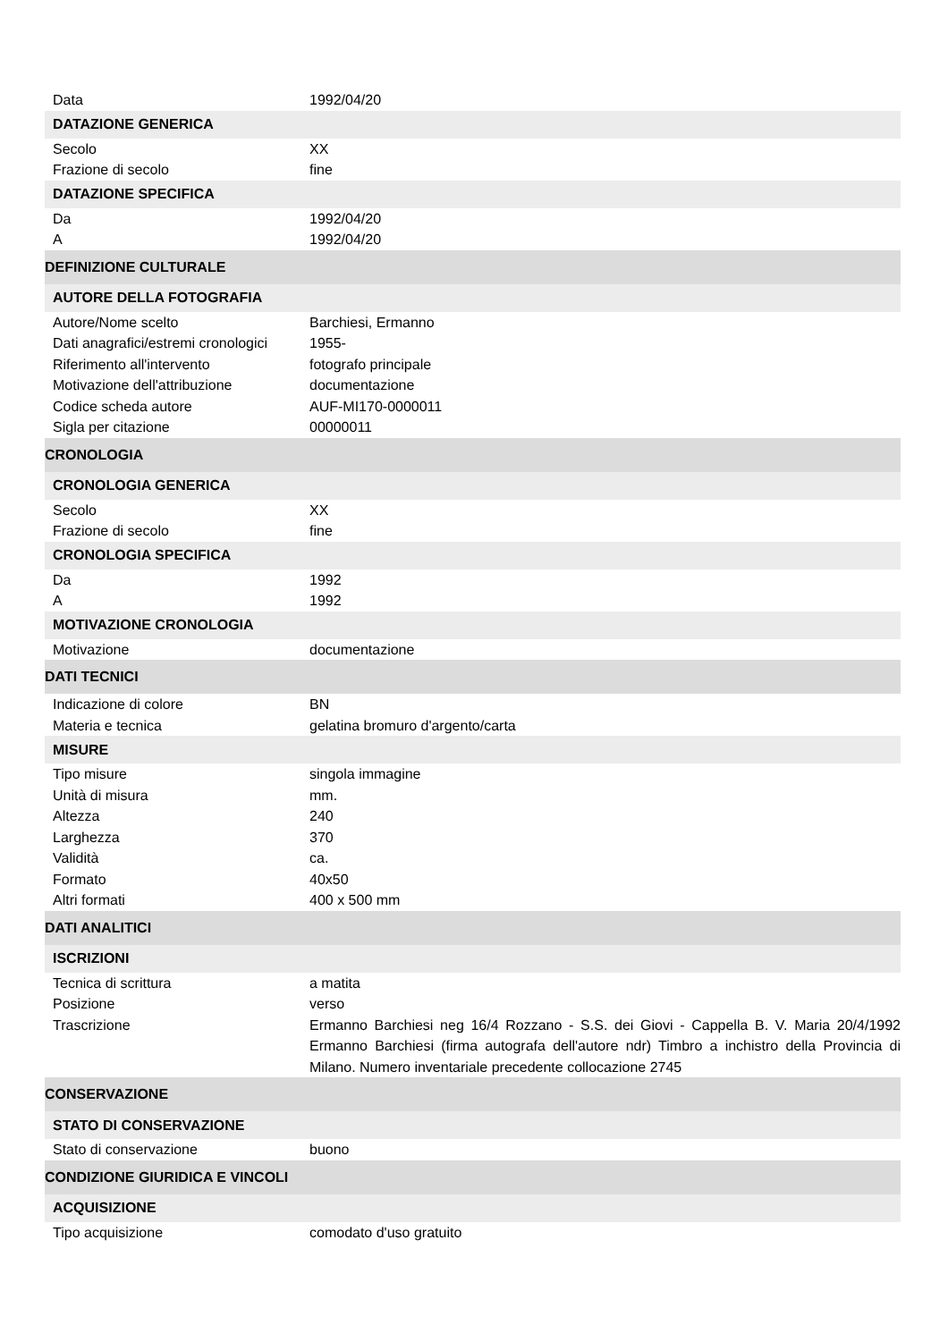| Data | 1992/04/20 |
| DATAZIONE GENERICA | |
| Secolo | XX |
| Frazione di secolo | fine |
| DATAZIONE SPECIFICA | |
| Da | 1992/04/20 |
| A | 1992/04/20 |
| DEFINIZIONE CULTURALE | |
| AUTORE DELLA FOTOGRAFIA | |
| Autore/Nome scelto | Barchiesi, Ermanno |
| Dati anagrafici/estremi cronologici | 1955- |
| Riferimento all'intervento | fotografo principale |
| Motivazione dell'attribuzione | documentazione |
| Codice scheda autore | AUF-MI170-0000011 |
| Sigla per citazione | 00000011 |
| CRONOLOGIA | |
| CRONOLOGIA GENERICA | |
| Secolo | XX |
| Frazione di secolo | fine |
| CRONOLOGIA SPECIFICA | |
| Da | 1992 |
| A | 1992 |
| MOTIVAZIONE CRONOLOGIA | |
| Motivazione | documentazione |
| DATI TECNICI | |
| Indicazione di colore | BN |
| Materia e tecnica | gelatina bromuro d'argento/carta |
| MISURE | |
| Tipo misure | singola immagine |
| Unità di misura | mm. |
| Altezza | 240 |
| Larghezza | 370 |
| Validità | ca. |
| Formato | 40x50 |
| Altri formati | 400 x 500 mm |
| DATI ANALITICI | |
| ISCRIZIONI | |
| Tecnica di scrittura | a matita |
| Posizione | verso |
| Trascrizione | Ermanno Barchiesi neg 16/4 Rozzano - S.S. dei Giovi - Cappella B. V. Maria 20/4/1992 Ermanno Barchiesi (firma autografa dell'autore ndr) Timbro a inchistro della Provincia di Milano. Numero inventariale precedente collocazione 2745 |
| CONSERVAZIONE | |
| STATO DI CONSERVAZIONE | |
| Stato di conservazione | buono |
| CONDIZIONE GIURIDICA E VINCOLI | |
| ACQUISIZIONE | |
| Tipo acquisizione | comodato d'uso gratuito |